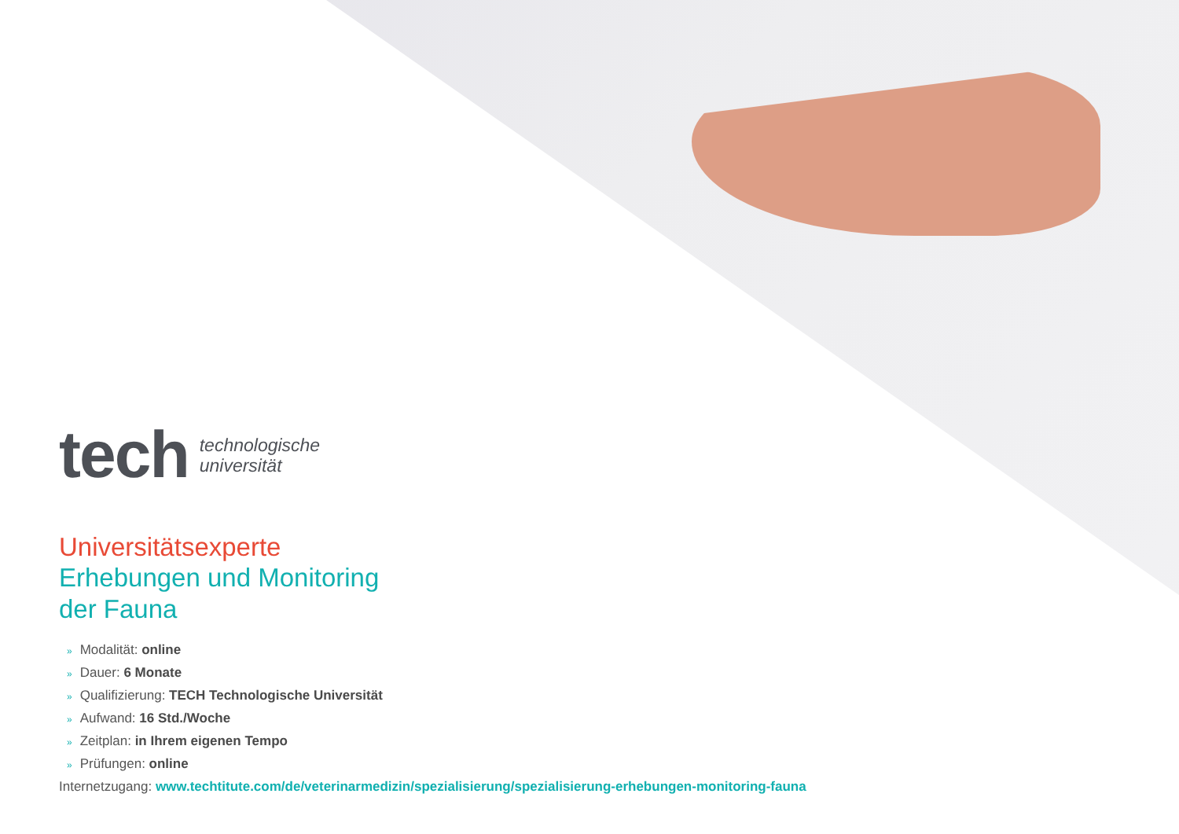tech
technologische
universität
Universitätsexperte
Erhebungen und Monitoring
der Fauna
» Modalität: online
» Dauer: 6 Monate
» Qualifizierung: TECH Technologische Universität
» Aufwand: 16 Std./Woche
» Zeitplan: in Ihrem eigenen Tempo
» Prüfungen: online
Internetzugang: www.techtitute.com/de/veterinarmedizin/spezialisierung/spezialisierung-erhebungen-monitoring-fauna